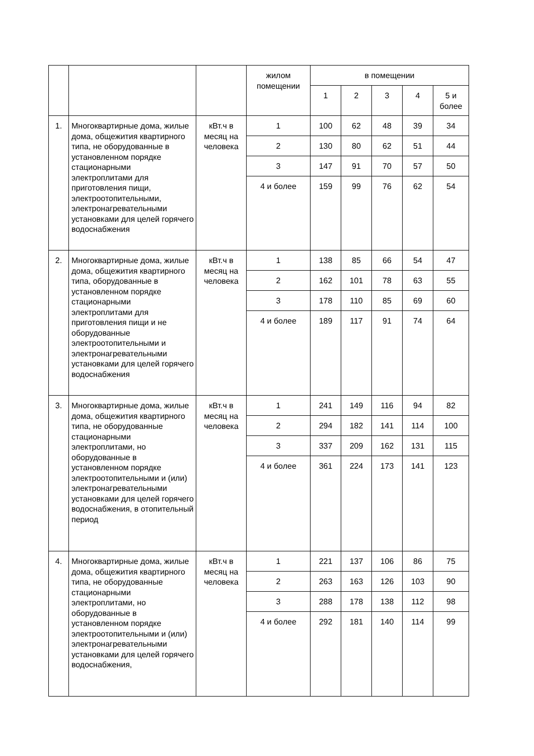| | | | жилом помещении | в помещении | | | | |
| --- | --- | --- | --- | --- | --- | --- | --- | --- |
| | | | | 1 | 2 | 3 | 4 | 5 и более |
| 1. | Многоквартирные дома, жилые дома, общежития квартирного типа, не оборудованные в установленном порядке стационарными электроплитами для приготовления пищи, электроотопительными, электронагревательными установками для целей горячего водоснабжения | кВт.ч в месяц на человека | 1 | 100 | 62 | 48 | 39 | 34 |
| | | | 2 | 130 | 80 | 62 | 51 | 44 |
| | | | 3 | 147 | 91 | 70 | 57 | 50 |
| | | | 4 и более | 159 | 99 | 76 | 62 | 54 |
| 2. | Многоквартирные дома, жилые дома, общежития квартирного типа, оборудованные в установленном порядке стационарными электроплитами для приготовления пищи и не оборудованные электроотопительными и электронагревательными установками для целей горячего водоснабжения | кВт.ч в месяц на человека | 1 | 138 | 85 | 66 | 54 | 47 |
| | | | 2 | 162 | 101 | 78 | 63 | 55 |
| | | | 3 | 178 | 110 | 85 | 69 | 60 |
| | | | 4 и более | 189 | 117 | 91 | 74 | 64 |
| 3. | Многоквартирные дома, жилые дома, общежития квартирного типа, не оборудованные стационарными электроплитами, но оборудованные в установленном порядке электроотопительными и (или) электронагревательными установками для целей горячего водоснабжения, в отопительный период | кВт.ч в месяц на человека | 1 | 241 | 149 | 116 | 94 | 82 |
| | | | 2 | 294 | 182 | 141 | 114 | 100 |
| | | | 3 | 337 | 209 | 162 | 131 | 115 |
| | | | 4 и более | 361 | 224 | 173 | 141 | 123 |
| 4. | Многоквартирные дома, жилые дома, общежития квартирного типа, не оборудованные стационарными электроплитами, но оборудованные в установленном порядке электроотопительными и (или) электронагревательными установками для целей горячего водоснабжения, | кВт.ч в месяц на человека | 1 | 221 | 137 | 106 | 86 | 75 |
| | | | 2 | 263 | 163 | 126 | 103 | 90 |
| | | | 3 | 288 | 178 | 138 | 112 | 98 |
| | | | 4 и более | 292 | 181 | 140 | 114 | 99 |